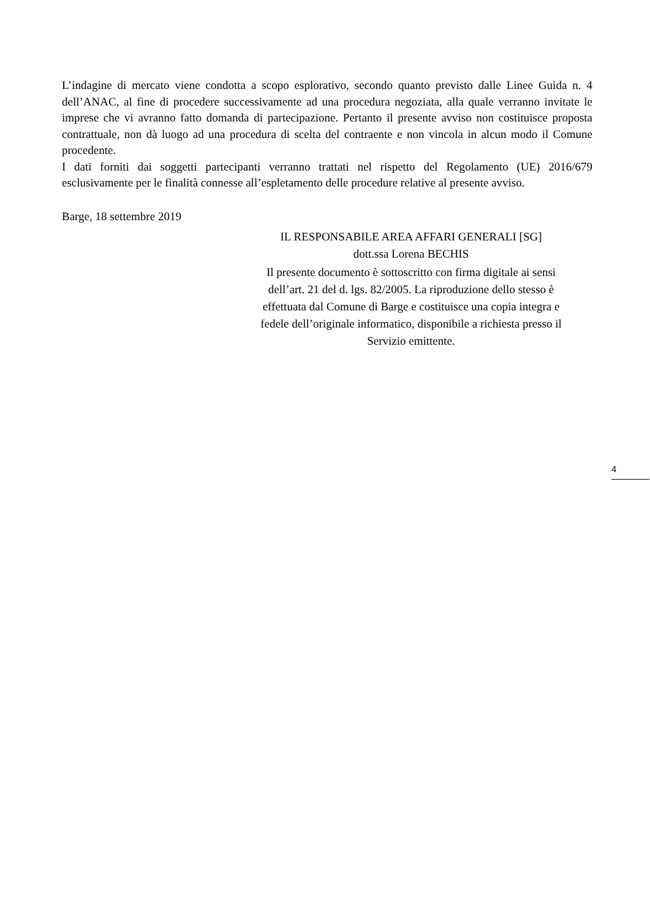L’indagine di mercato viene condotta a scopo esplorativo, secondo quanto previsto dalle Linee Guida n. 4 dell’ANAC, al fine di procedere successivamente ad una procedura negoziata, alla quale verranno invitate le imprese che vi avranno fatto domanda di partecipazione. Pertanto il presente avviso non costituisce proposta contrattuale, non dà luogo ad una procedura di scelta del contraente e non vincola in alcun modo il Comune procedente.
I dati forniti dai soggetti partecipanti verranno trattati nel rispetto del Regolamento (UE) 2016/679 esclusivamente per le finalità connesse all’espletamento delle procedure relative al presente avviso.
Barge, 18 settembre 2019
IL RESPONSABILE AREA AFFARI GENERALI [SG]
dott.ssa Lorena BECHIS
Il presente documento è sottoscritto con firma digitale ai sensi dell’art. 21 del d. lgs. 82/2005. La riproduzione dello stesso è effettuata dal Comune di Barge e costituisce una copia integra e fedele dell’originale informatico, disponibile a richiesta presso il Servizio emittente.
4